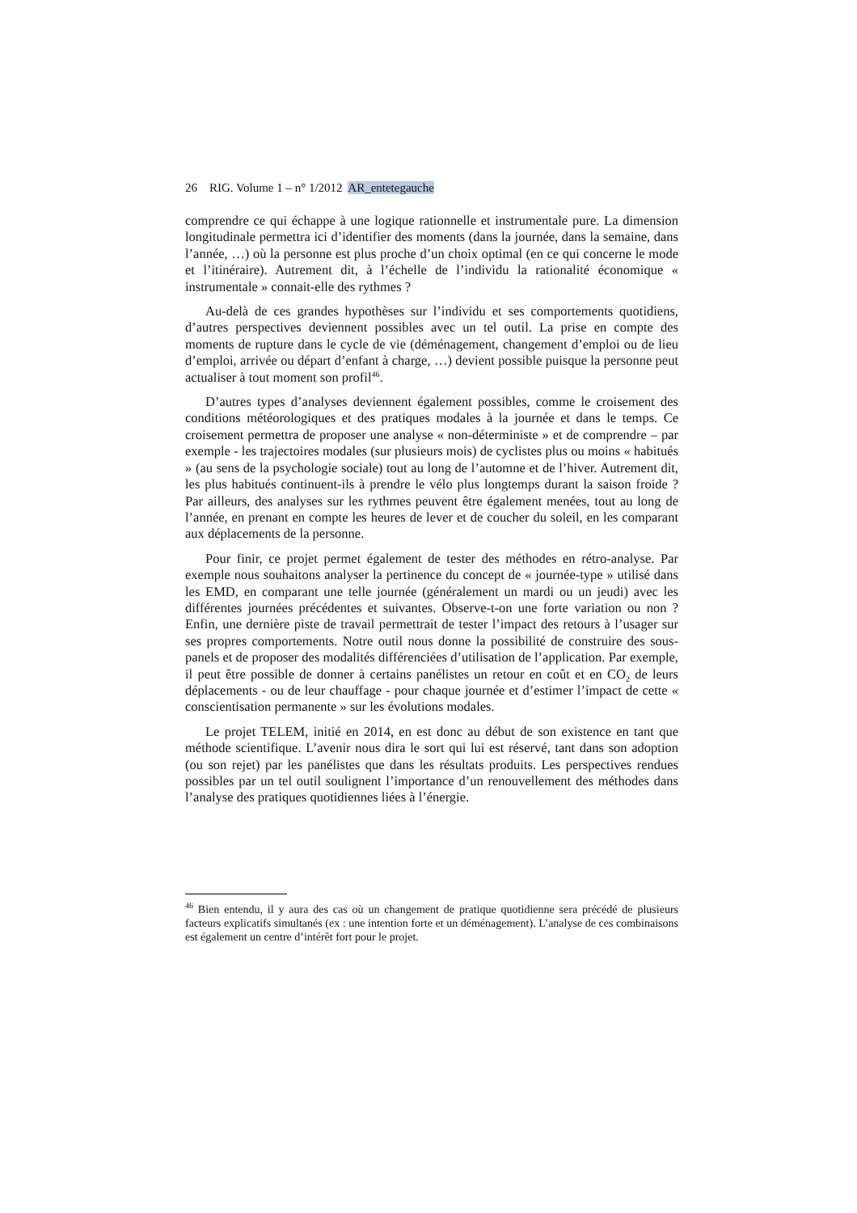26 RIG. Volume 1 – n° 1/2012 AR_entetegauche
comprendre ce qui échappe à une logique rationnelle et instrumentale pure. La dimension longitudinale permettra ici d’identifier des moments (dans la journée, dans la semaine, dans l’année, …) où la personne est plus proche d’un choix optimal (en ce qui concerne le mode et l’itinéraire). Autrement dit, à l’échelle de l’individu la rationalité économique « instrumentale » connait-elle des rythmes ?
Au-delà de ces grandes hypothèses sur l’individu et ses comportements quotidiens, d’autres perspectives deviennent possibles avec un tel outil. La prise en compte des moments de rupture dans le cycle de vie (déménagement, changement d’emploi ou de lieu d’emploi, arrivée ou départ d’enfant à charge, …) devient possible puisque la personne peut actualiser à tout moment son profil<sup>46</sup>.
D’autres types d’analyses deviennent également possibles, comme le croisement des conditions météorologiques et des pratiques modales à la journée et dans le temps. Ce croisement permettra de proposer une analyse « non-déterministe » et de comprendre – par exemple - les trajectoires modales (sur plusieurs mois) de cyclistes plus ou moins « habitués » (au sens de la psychologie sociale) tout au long de l’automne et de l’hiver. Autrement dit, les plus habitués continuent-ils à prendre le vélo plus longtemps durant la saison froide ? Par ailleurs, des analyses sur les rythmes peuvent être également menées, tout au long de l’année, en prenant en compte les heures de lever et de coucher du soleil, en les comparant aux déplacements de la personne.
Pour finir, ce projet permet également de tester des méthodes en rétro-analyse. Par exemple nous souhaitons analyser la pertinence du concept de « journée-type » utilisé dans les EMD, en comparant une telle journée (généralement un mardi ou un jeudi) avec les différentes journées précédentes et suivantes. Observe-t-on une forte variation ou non ? Enfin, une dernière piste de travail permettrait de tester l’impact des retours à l’usager sur ses propres comportements. Notre outil nous donne la possibilité de construire des sous-panels et de proposer des modalités différenciées d’utilisation de l’application. Par exemple, il peut être possible de donner à certains panélistes un retour en coût et en CO<sub>2</sub> de leurs déplacements - ou de leur chauffage - pour chaque journée et d’estimer l’impact de cette « conscientisation permanente » sur les évolutions modales.
Le projet TELEM, initié en 2014, en est donc au début de son existence en tant que méthode scientifique. L’avenir nous dira le sort qui lui est réservé, tant dans son adoption (ou son rejet) par les panélistes que dans les résultats produits. Les perspectives rendues possibles par un tel outil soulignent l’importance d’un renouvellement des méthodes dans l’analyse des pratiques quotidiennes liées à l’énergie.
<sup>46</sup> Bien entendu, il y aura des cas où un changement de pratique quotidienne sera précédé de plusieurs facteurs explicatifs simultanés (ex : une intention forte et un déménagement). L’analyse de ces combinaisons est également un centre d’intérêt fort pour le projet.